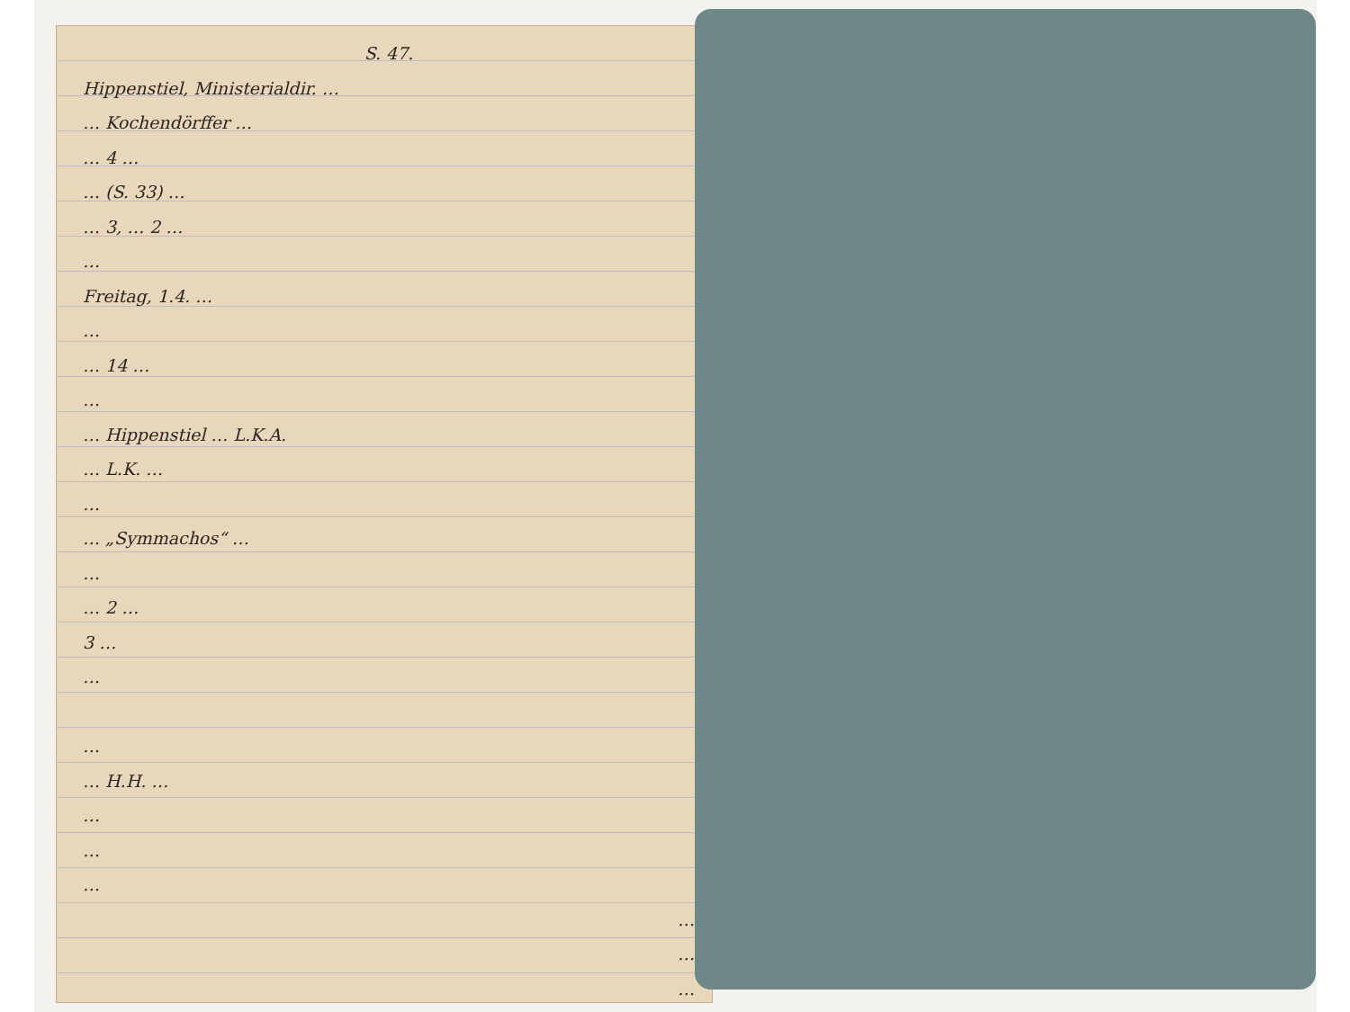S. 47.
Hippenstiel, Ministerialdir. …
… Kochendörffer …
… 4 …
… (S. 33) …
… 3, … 2 …
…
Freitag, 1.4. …
…
… 14 …
…
… Hippenstiel … L.K.A.
… L.K. …
…
… „Symmachos“ …
…
… 2 …
3 …
…
…
… H.H. …
…
…
…
…
…
…